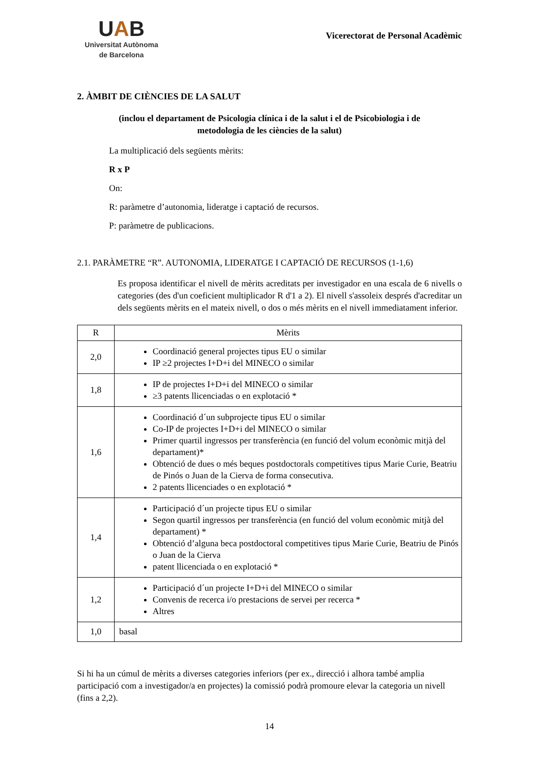UAB
Universitat Autònoma
de Barcelona
Vicerectorat de Personal Acadèmic
2. ÀMBIT DE CIÈNCIES DE LA SALUT
(inclou el departament de Psicologia clínica i de la salut i el de Psicobiologia i de
metodologia de les ciències de la salut)
La multiplicació dels següents mèrits:
R x P
On:
R: paràmetre d’autonomia, lideratge i captació de recursos.
P: paràmetre de publicacions.
2.1. PARÀMETRE “R”. AUTONOMIA, LIDERATGE I CAPTACIÓ DE RECURSOS (1-1,6)
Es proposa identificar el nivell de mèrits acreditats per investigador en una escala de 6 nivells o categories (des d'un coeficient multiplicador R d'1 a 2). El nivell s'assoleix després d'acreditar un dels següents mèrits en el mateix nivell, o dos o més mèrits en el nivell immediatament inferior.
| R | Mèrits |
| --- | --- |
| 2,0 | Coordinació general projectes tipus EU o similar IP ≥2 projectes I+D+i del MINECO o similar |
| 1,8 | IP de projectes I+D+i del MINECO o similar ≥3 patents llicenciadas o en explotació * |
| 1,6 | Coordinació d´un subprojecte tipus EU o similar Co-IP de projectes I+D+i del MINECO o similar Primer quartil ingressos per transferència (en funció del volum econòmic mitjà del departament)* Obtenció de dues o més beques postdoctorals competitives tipus Marie Curie, Beatriu de Pinós o Juan de la Cierva de forma consecutiva. 2 patents llicenciades o en explotació * |
| 1,4 | Participació d´un projecte tipus EU o similar Segon quartil ingressos per transferència (en funció del volum econòmic mitjà del departament) * Obtenció d’alguna beca postdoctoral competitives tipus Marie Curie, Beatriu de Pinós o Juan de la Cierva patent llicenciada o en explotació * |
| 1,2 | Participació d´un projecte I+D+i del MINECO o similar Convenis de recerca i/o prestacions de servei per recerca * Altres |
| 1,0 | basal |
Si hi ha un cúmul de mèrits a diverses categories inferiors (per ex., direcció i alhora també amplia participació com a investigador/a en projectes) la comissió podrà promoure elevar la categoria un nivell (fins a 2,2).
14